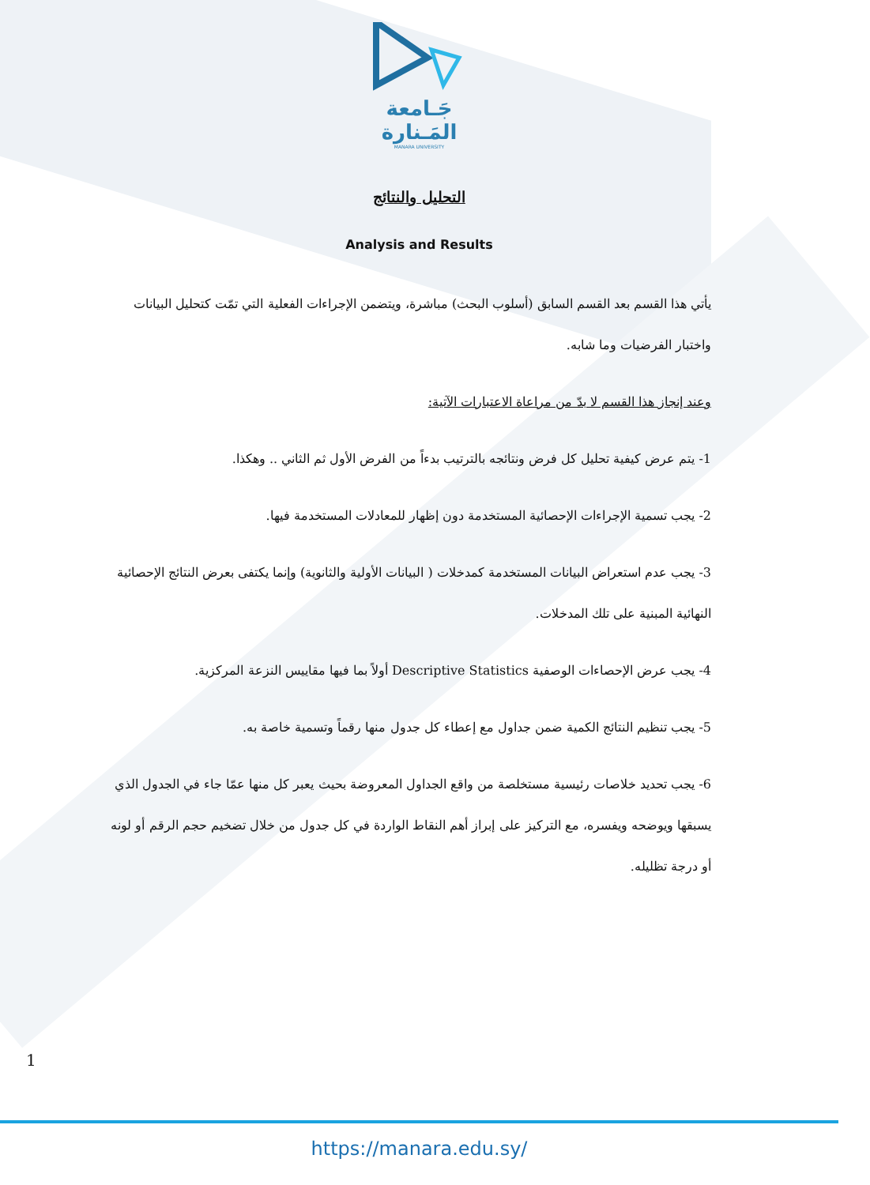جَـامعة
المَـنارة
MANARA UNIVERSITY
التحليل والنتائج
Analysis and Results
يأتي هذا القسم بعد القسم السابق (أسلوب البحث) مباشرة، ويتضمن الإجراءات الفعلية التي تمّت كتحليل البيانات واختبار الفرضيات وما شابه.
وعند إنجاز هذا القسم لا بدّ من مراعاة الاعتبارات الآتية:
1- يتم عرض كيفية تحليل كل فرض ونتائجه بالترتيب بدءاً من الفرض الأول ثم الثاني .. وهكذا.
2- يجب تسمية الإجراءات الإحصائية المستخدمة دون إظهار للمعادلات المستخدمة فيها.
3- يجب عدم استعراض البيانات المستخدمة كمدخلات ( البيانات الأولية والثانوية) وإنما يكتفى بعرض النتائج الإحصائية النهائية المبنية على تلك المدخلات.
4- يجب عرض الإحصاءات الوصفية Descriptive Statistics أولاً بما فيها مقاييس النزعة المركزية.
5- يجب تنظيم النتائج الكمية ضمن جداول مع إعطاء كل جدول منها رقماً وتسمية خاصة به.
6- يجب تحديد خلاصات رئيسية مستخلصة من واقع الجداول المعروضة بحيث يعبر كل منها عمّا جاء في الجدول الذي يسبقها ويوضحه ويفسره، مع التركيز على إبراز أهم النقاط الواردة في كل جدول من خلال تضخيم حجم الرقم أو لونه أو درجة تظليله.
1
https://manara.edu.sy/